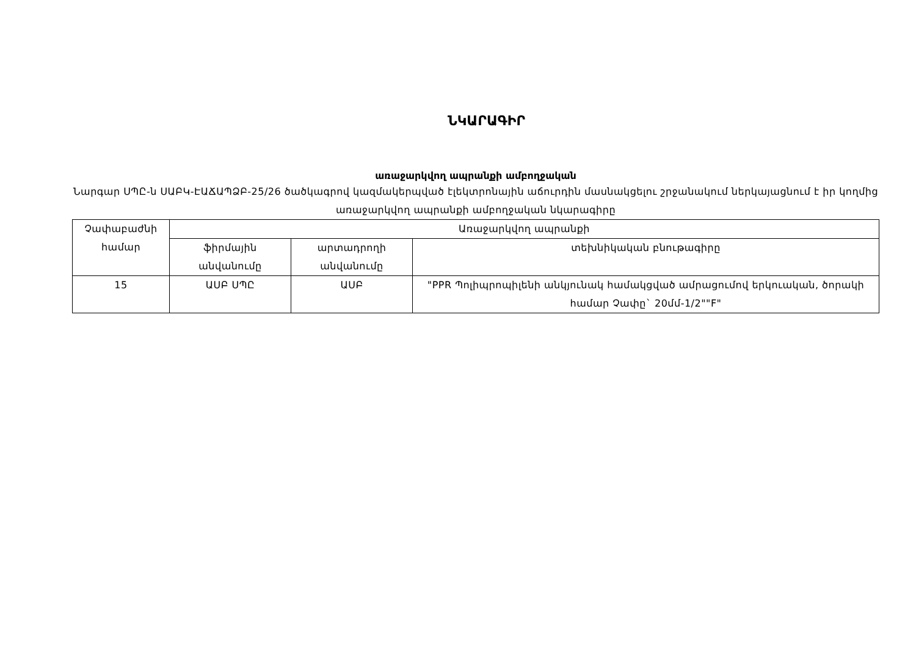ՆԿԱՐԱԳԻՐ
առաջարկվող ապրանքի ամբողջական
Նարգար ՍՊԸ-ն ՍԱԲԿ-ԷԱՃԱՊՁԲ-25/26 ծածկագրով կազմակերպված էլեկտրոնային աճուրդին մասնակցելու շրջանակում ներկայացնում է իր կողմից առաջարկվող ապրանքի ամբողջական նկարագիրը
| Չափաբաժնի համար | Առաջարկվող ապրանքի | | |
| --- | --- | --- | --- |
| | ֆիրմային անվանումը | արտադրողի անվանումը | տեխնիկական բնութագիրը |
| 15 | ԱՍԲ ՍՊԸ | ԱՍԲ | "PPR Պոլիպրոպիլենի անկյունակ համակցված ամրացումով երկուական, ծորակի համար Չափը` 20մմ-1/2""F" |